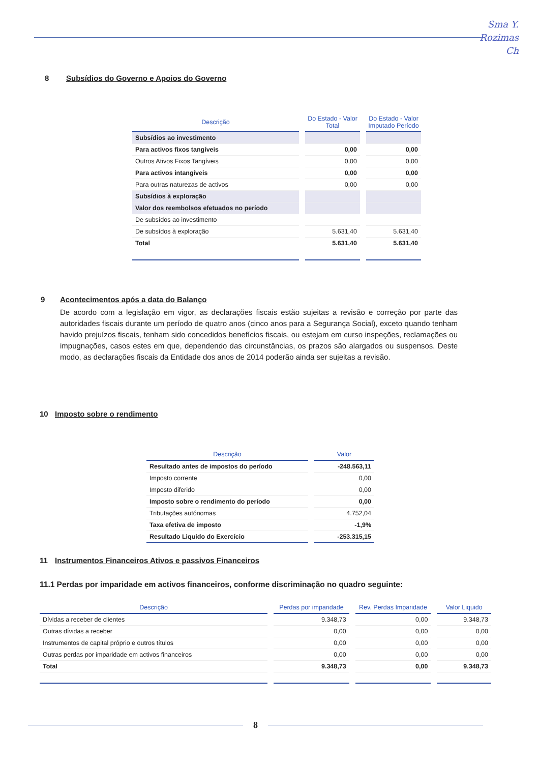Sma Y.
Rozimas
Ch
8 Subsídios do Governo e Apoios do Governo
| Descrição | Do Estado - Valor Total | Do Estado - Valor Imputado Período |
| --- | --- | --- |
| Subsídios ao investimento | | |
| Para activos fixos tangíveis | 0,00 | 0,00 |
| Outros Ativos Fixos Tangíveis | 0,00 | 0,00 |
| Para activos intangíveis | 0,00 | 0,00 |
| Para outras naturezas de activos | 0,00 | 0,00 |
| Subsídios à exploração | | |
| Valor dos reembolsos efetuados no período | | |
| De subsídos ao investimento | | |
| De subsídos à exploração | 5.631,40 | 5.631,40 |
| Total | 5.631,40 | 5.631,40 |
9 Acontecimentos após a data do Balanço
De acordo com a legislação em vigor, as declarações fiscais estão sujeitas a revisão e correção por parte das autoridades fiscais durante um período de quatro anos (cinco anos para a Segurança Social), exceto quando tenham havido prejuízos fiscais, tenham sido concedidos benefícios fiscais, ou estejam em curso inspeções, reclamações ou impugnações, casos estes em que, dependendo das circunstâncias, os prazos são alargados ou suspensos. Deste modo, as declarações fiscais da Entidade dos anos de 2014 poderão ainda ser sujeitas a revisão.
10 Imposto sobre o rendimento
| Descrição | Valor |
| --- | --- |
| Resultado antes de impostos do período | -248.563,11 |
| Imposto corrente | 0,00 |
| Imposto diferido | 0,00 |
| Imposto sobre o rendimento do período | 0,00 |
| Tributações autónomas | 4.752,04 |
| Taxa efetiva de imposto | -1,9% |
| Resultado Liquido do Exercício | -253.315,15 |
11 Instrumentos Financeiros Ativos e passivos Financeiros
11.1 Perdas por imparidade em activos financeiros, conforme discriminação no quadro seguinte:
| Descrição | Perdas por imparidade | Rev. Perdas Imparidade | Valor Liquido |
| --- | --- | --- | --- |
| Dívidas a receber de clientes | 9.348,73 | 0,00 | 9.348,73 |
| Outras dívidas a receber | 0,00 | 0,00 | 0,00 |
| Instrumentos de capital próprio e outros títulos | 0,00 | 0,00 | 0,00 |
| Outras perdas por imparidade em activos financeiros | 0,00 | 0,00 | 0,00 |
| Total | 9.348,73 | 0,00 | 9.348,73 |
8